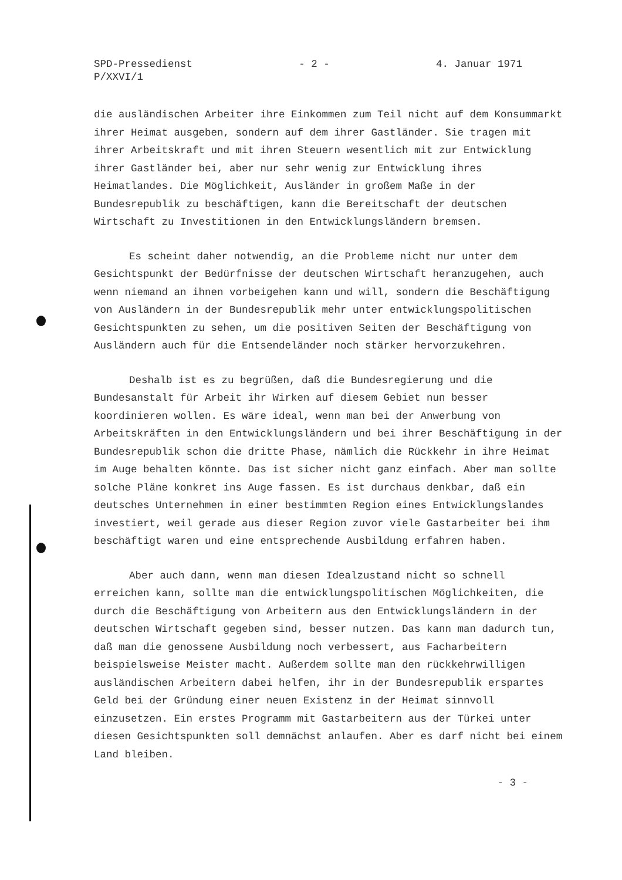SPD-Pressedienst
P/XXVI/1
- 2 - 4. Januar 1971
die ausländischen Arbeiter ihre Einkommen zum Teil nicht auf dem Konsummarkt ihrer Heimat ausgeben, sondern auf dem ihrer Gastländer. Sie tragen mit ihrer Arbeitskraft und mit ihren Steuern wesentlich mit zur Entwicklung ihrer Gastländer bei, aber nur sehr wenig zur Entwicklung ihres Heimatlandes. Die Möglichkeit, Ausländer in großem Maße in der Bundesrepublik zu beschäftigen, kann die Bereitschaft der deutschen Wirtschaft zu Investitionen in den Entwicklungsländern bremsen.
Es scheint daher notwendig, an die Probleme nicht nur unter dem Gesichtspunkt der Bedürfnisse der deutschen Wirtschaft heranzugehen, auch wenn niemand an ihnen vorbeigehen kann und will, sondern die Beschäftigung von Ausländern in der Bundesrepublik mehr unter entwicklungspolitischen Gesichtspunkten zu sehen, um die positiven Seiten der Beschäftigung von Ausländern auch für die Entsendeländer noch stärker hervorzukehren.
Deshalb ist es zu begrüßen, daß die Bundesregierung und die Bundesanstalt für Arbeit ihr Wirken auf diesem Gebiet nun besser koordinieren wollen. Es wäre ideal, wenn man bei der Anwerbung von Arbeitskräften in den Entwicklungsländern und bei ihrer Beschäftigung in der Bundesrepublik schon die dritte Phase, nämlich die Rückkehr in ihre Heimat im Auge behalten könnte. Das ist sicher nicht ganz einfach. Aber man sollte solche Pläne konkret ins Auge fassen. Es ist durchaus denkbar, daß ein deutsches Unternehmen in einer bestimmten Region eines Entwicklungslandes investiert, weil gerade aus dieser Region zuvor viele Gastarbeiter bei ihm beschäftigt waren und eine entsprechende Ausbildung erfahren haben.
Aber auch dann, wenn man diesen Idealzustand nicht so schnell erreichen kann, sollte man die entwicklungspolitischen Möglichkeiten, die durch die Beschäftigung von Arbeitern aus den Entwicklungsländern in der deutschen Wirtschaft gegeben sind, besser nutzen. Das kann man dadurch tun, daß man die genossene Ausbildung noch verbessert, aus Facharbeitern beispielsweise Meister macht. Außerdem sollte man den rückkehrwilligen ausländischen Arbeitern dabei helfen, ihr in der Bundesrepublik erspartes Geld bei der Gründung einer neuen Existenz in der Heimat sinnvoll einzusetzen. Ein erstes Programm mit Gastarbeitern aus der Türkei unter diesen Gesichtspunkten soll demnächst anlaufen. Aber es darf nicht bei einem Land bleiben.
- 3 -